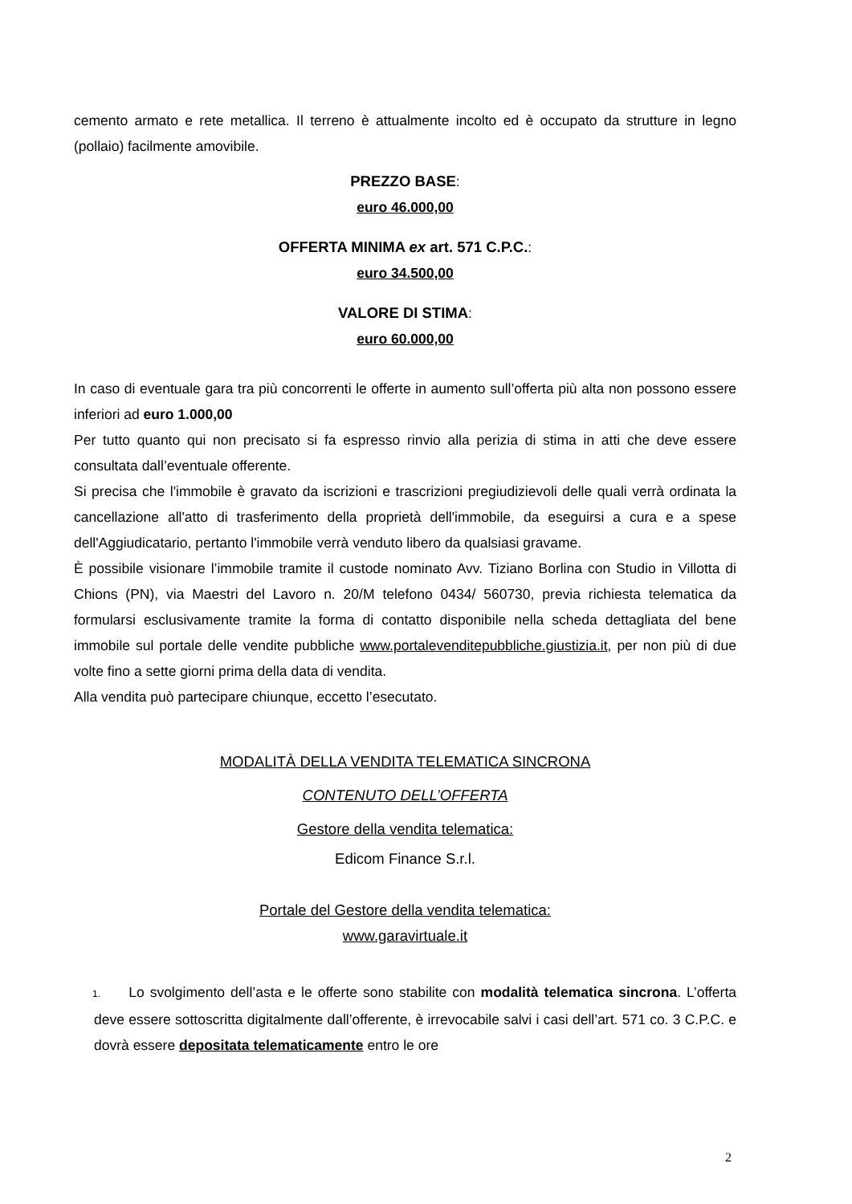cemento armato e rete metallica. Il terreno è attualmente incolto ed è occupato da strutture in legno (pollaio) facilmente amovibile.
PREZZO BASE:
euro 46.000,00
OFFERTA MINIMA ex art. 571 C.P.C.:
euro 34.500,00
VALORE DI STIMA:
euro 60.000,00
In caso di eventuale gara tra più concorrenti le offerte in aumento sull’offerta più alta non possono essere inferiori ad euro 1.000,00
Per tutto quanto qui non precisato si fa espresso rinvio alla perizia di stima in atti che deve essere consultata dall’eventuale offerente.
Si precisa che l'immobile è gravato da iscrizioni e trascrizioni pregiudizievoli delle quali verrà ordinata la cancellazione all'atto di trasferimento della proprietà dell'immobile, da eseguirsi a cura e a spese dell'Aggiudicatario, pertanto l'immobile verrà venduto libero da qualsiasi gravame.
È possibile visionare l’immobile tramite il custode nominato Avv. Tiziano Borlina con Studio in Villotta di Chions (PN), via Maestri del Lavoro n. 20/M telefono 0434/ 560730, previa richiesta telematica da formularsi esclusivamente tramite la forma di contatto disponibile nella scheda dettagliata del bene immobile sul portale delle vendite pubbliche www.portalevenditepubbliche.giustizia.it, per non più di due volte fino a sette giorni prima della data di vendita.
Alla vendita può partecipare chiunque, eccetto l’esecutato.
MODALITÀ DELLA VENDITA TELEMATICA SINCRONA
CONTENUTO DELL’OFFERTA
Gestore della vendita telematica:
Edicom Finance S.r.l.
Portale del Gestore della vendita telematica:
www.garavirtuale.it
1. Lo svolgimento dell’asta e le offerte sono stabilite con modalità telematica sincrona. L’offerta deve essere sottoscritta digitalmente dall’offerente, è irrevocabile salvi i casi dell’art. 571 co. 3 C.P.C. e dovrà essere depositata telematicamente entro le ore
2